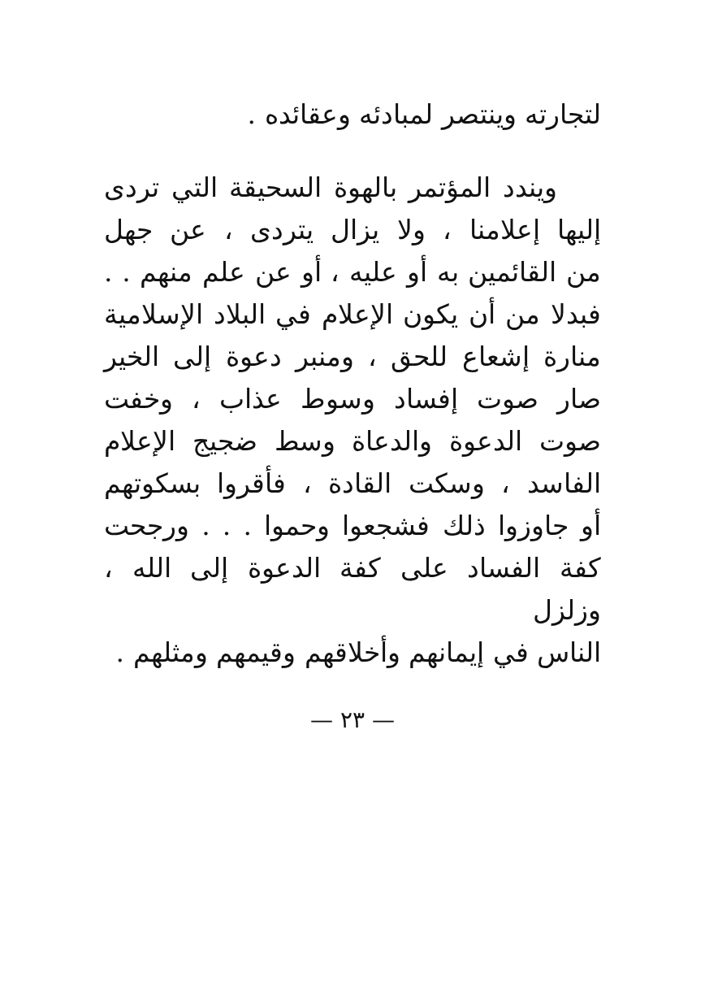لتجارته وينتصر لمبادئه وعقائده .
ويندد المؤتمر بالهوة السحيقة التي تردى
إليها إعلامنا ، ولا يزال يتردى ، عن جهل
من القائمين به أو عليه ، أو عن علم منهم . .
فبدلا من أن يكون الإعلام في البلاد الإسلامية
منارة إشعاع للحق ، ومنبر دعوة إلى الخير
صار صوت إفساد وسوط عذاب ، وخفت
صوت الدعوة والدعاة وسط ضجيج الإعلام
الفاسد ، وسكت القادة ، فأقروا بسكوتهم
أو جاوزوا ذلك فشجعوا وحموا . . . ورجحت
كفة الفساد على كفة الدعوة إلى الله ، وزلزل
الناس في إيمانهم وأخلاقهم وقيمهم ومثلهم .
— ٢٣ —